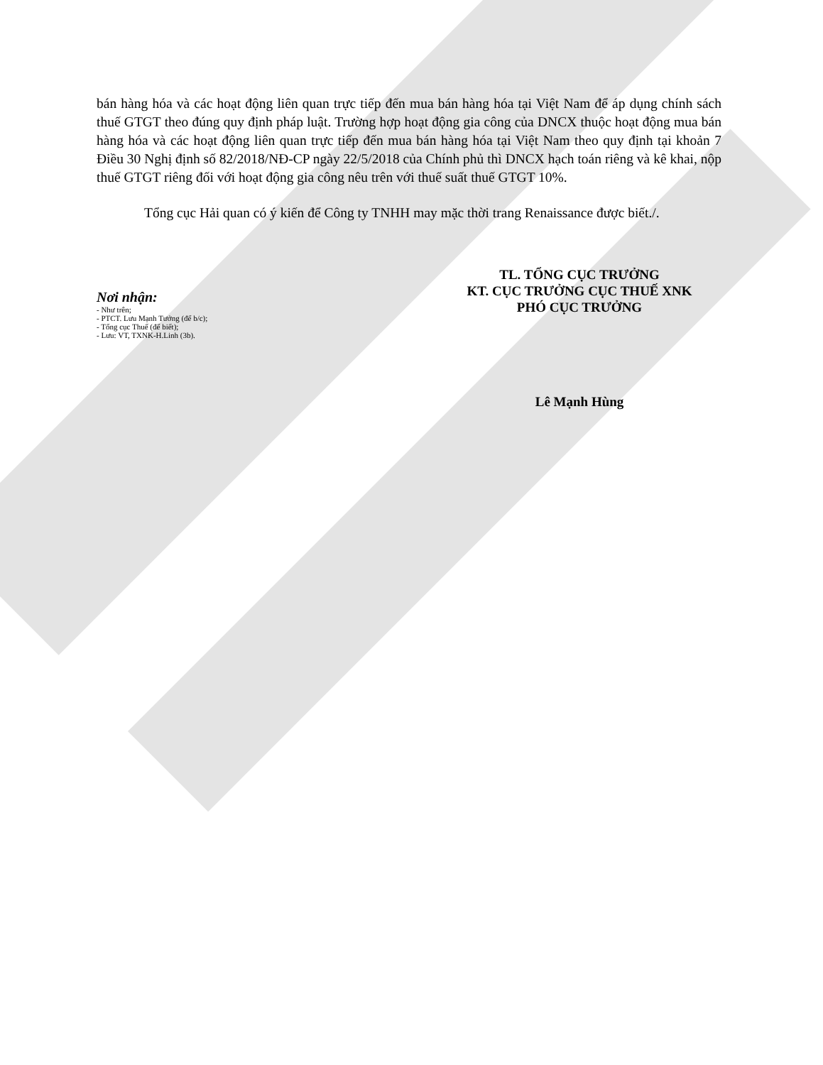bán hàng hóa và các hoạt động liên quan trực tiếp đến mua bán hàng hóa tại Việt Nam để áp dụng chính sách thuế GTGT theo đúng quy định pháp luật. Trường hợp hoạt động gia công của DNCX thuộc hoạt động mua bán hàng hóa và các hoạt động liên quan trực tiếp đến mua bán hàng hóa tại Việt Nam theo quy định tại khoản 7 Điều 30 Nghị định số 82/2018/NĐ-CP ngày 22/5/2018 của Chính phủ thì DNCX hạch toán riêng và kê khai, nộp thuế GTGT riêng đối với hoạt động gia công nêu trên với thuế suất thuế GTGT 10%.
Tổng cục Hải quan có ý kiến để Công ty TNHH may mặc thời trang Renaissance được biết./.
Nơi nhận:
- Như trên;
- PTCT. Lưu Mạnh Tưởng (để b/c);
- Tổng cục Thuế (để biết);
- Lưu: VT, TXNK-H.Linh (3b).
TL. TỔNG CỤC TRƯỞNG
KT. CỤC TRƯỞNG CỤC THUẾ XNK
PHÓ CỤC TRƯỞNG
Lê Mạnh Hùng